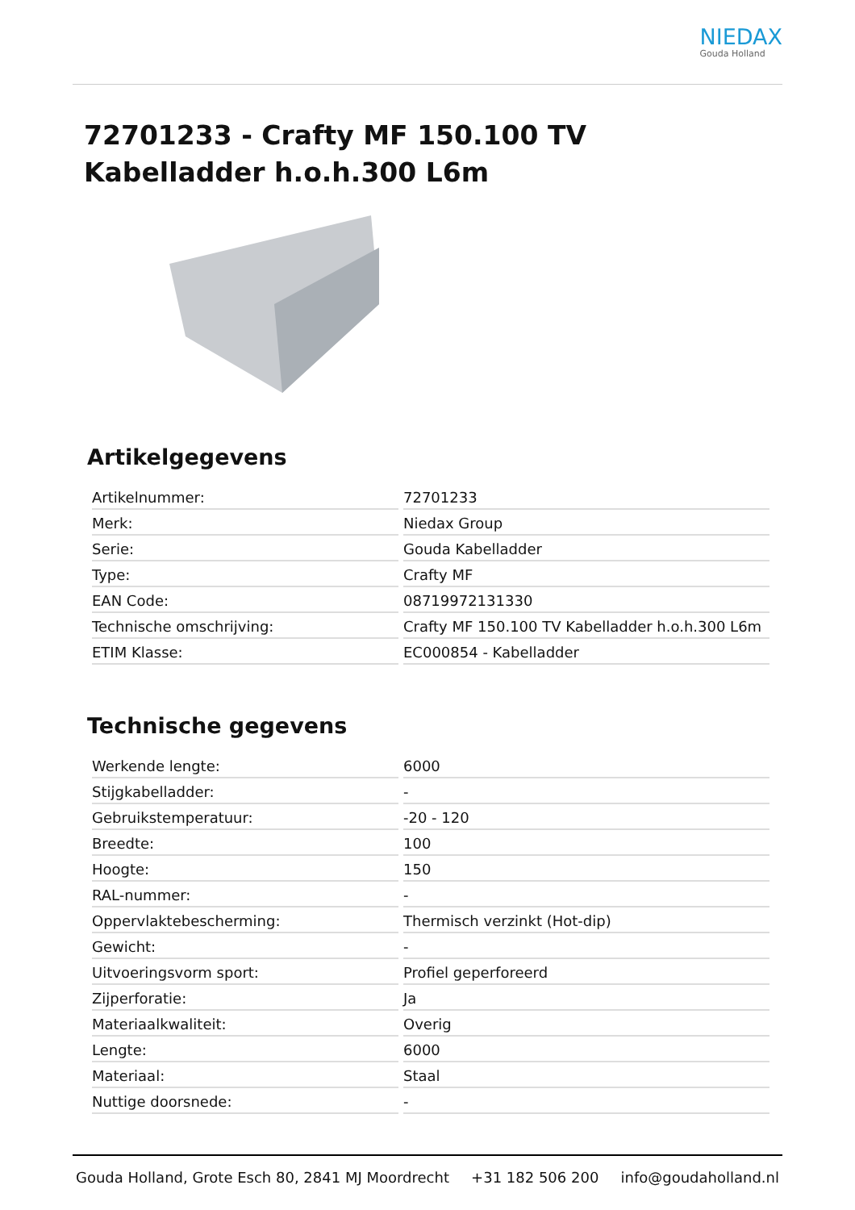NIEDAX
Gouda Holland
72701233 - Crafty MF 150.100 TV Kabelladder h.o.h.300 L6m
Artikelgegevens
| Artikelnummer: | 72701233 |
| Merk: | Niedax Group |
| Serie: | Gouda Kabelladder |
| Type: | Crafty MF |
| EAN Code: | 08719972131330 |
| Technische omschrijving: | Crafty MF 150.100 TV Kabelladder h.o.h.300 L6m |
| ETIM Klasse: | EC000854 - Kabelladder |
Technische gegevens
| Werkende lengte: | 6000 |
| Stijgkabelladder: | - |
| Gebruikstemperatuur: | -20 - 120 |
| Breedte: | 100 |
| Hoogte: | 150 |
| RAL-nummer: | - |
| Oppervlaktebescherming: | Thermisch verzinkt (Hot-dip) |
| Gewicht: | - |
| Uitvoeringsvorm sport: | Profiel geperforeerd |
| Zijperforatie: | Ja |
| Materiaalkwaliteit: | Overig |
| Lengte: | 6000 |
| Materiaal: | Staal |
| Nuttige doorsnede: | - |
Gouda Holland, Grote Esch 80, 2841 MJ Moordrecht +31 182 506 200 info@goudaholland.nl